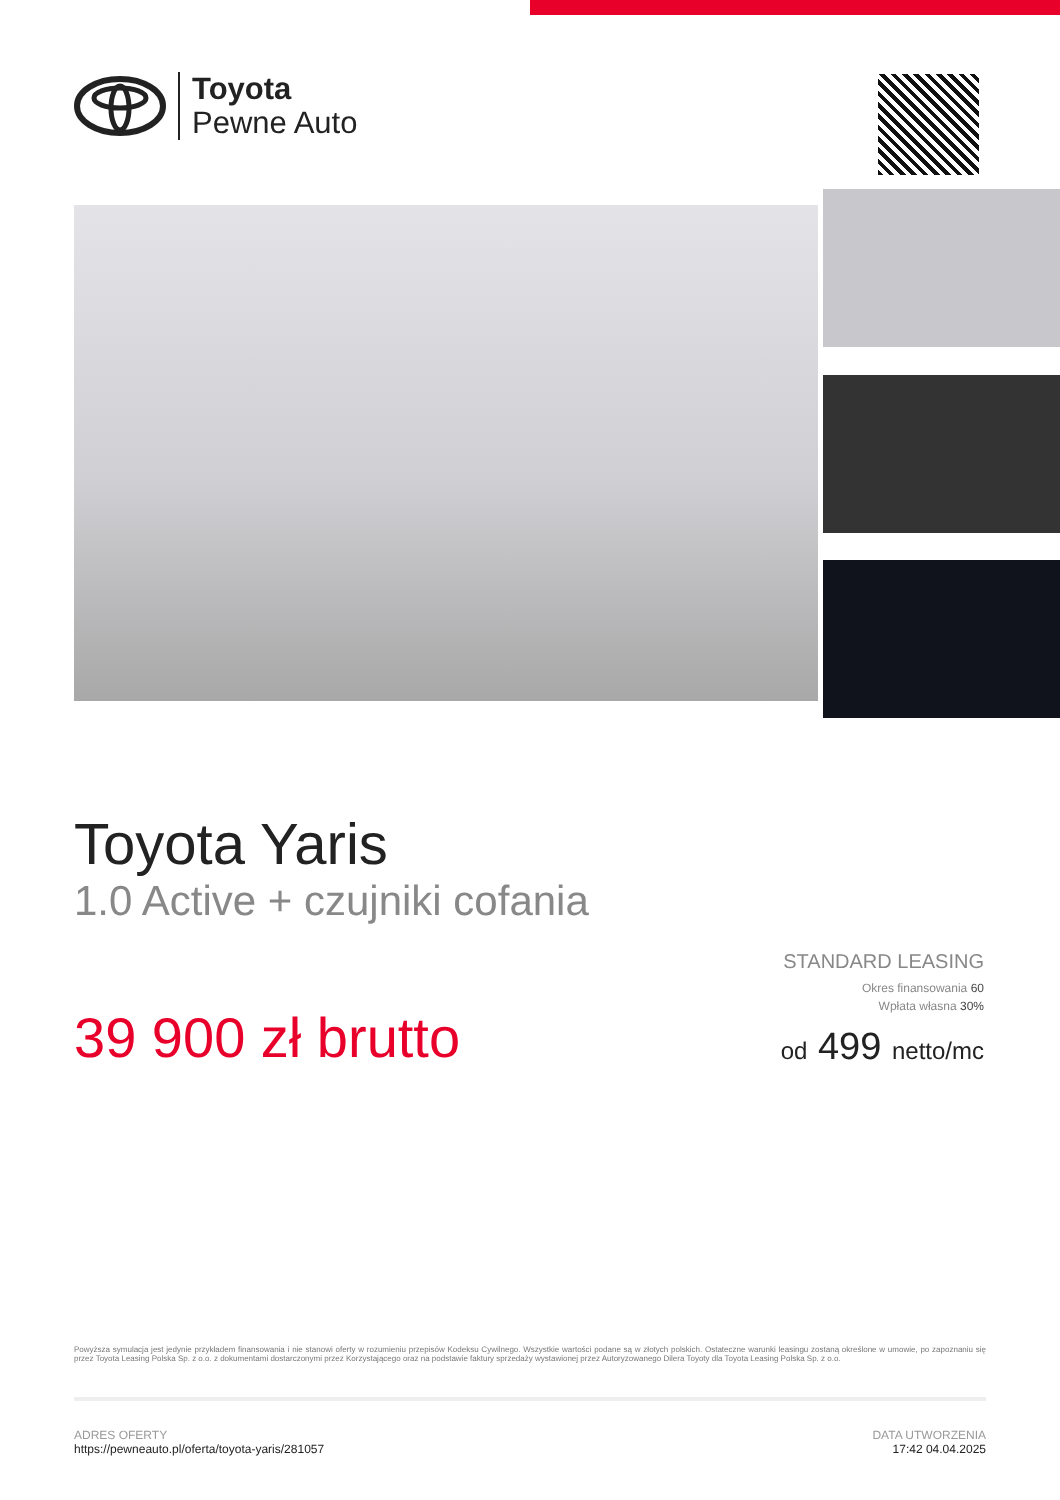Toyota
Pewne Auto
Toyota Yaris
1.0 Active + czujniki cofania
39 900 zł brutto
STANDARD LEASING
Okres finansowania 60
Wpłata własna 30%
od 499 netto/mc
Powyższa symulacja jest jedynie przykładem finansowania i nie stanowi oferty w rozumieniu przepisów Kodeksu Cywilnego. Wszystkie wartości podane są w złotych polskich. Ostateczne warunki leasingu zostaną określone w umowie, po zapoznaniu się przez Toyota Leasing Polska Sp. z o.o. z dokumentami dostarczonymi przez Korzystającego oraz na podstawie faktury sprzedaży wystawionej przez Autoryzowanego Dilera Toyoty dla Toyota Leasing Polska Sp. z o.o.
ADRES OFERTY
https://pewneauto.pl/oferta/toyota-yaris/281057
DATA UTWORZENIA
17:42 04.04.2025